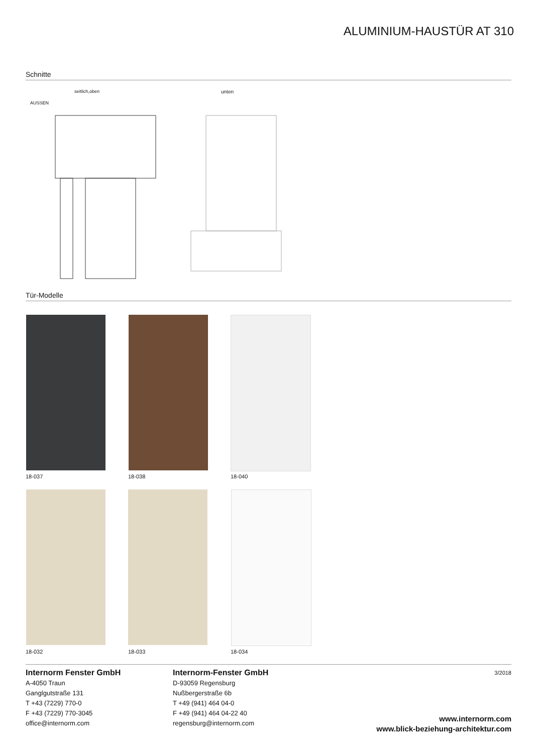ALUMINIUM-HAUSTÜR AT 310
Schnitte
seitlich,oben unten
AUSSEN
Tür-Modelle
18-037 18-038 18-040
18-032 18-033 18-034
Internorm Fenster GmbH
A-4050 Traun
Ganglgutstraße 131
T +43 (7229) 770-0
F +43 (7229) 770-3045
office@internorm.com
Internorm-Fenster GmbH
D-93059 Regensburg
Nußbergerstraße 6b
T +49 (941) 464 04-0
F +49 (941) 464 04-22 40
regensburg@internorm.com
3/2018
www.internorm.com
www.blick-beziehung-architektur.com